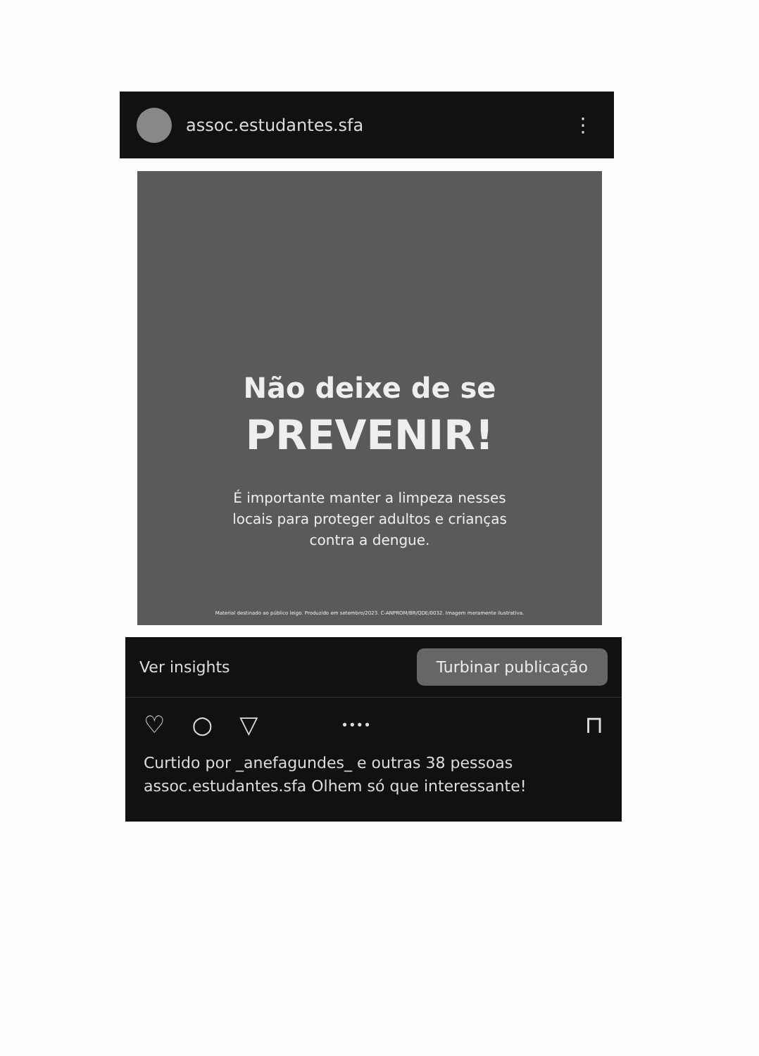assoc.estudantes.sfa ⋮
Não deixe de se
PREVENIR!
É importante manter a limpeza nesses locais para proteger adultos e crianças contra a dengue.
Material destinado ao público leigo. Produzido em setembro/2023. C-ANPROM/BR/QDE/0032. Imagem meramente ilustrativa.
Ver insights Turbinar publicação
♡ ○ ▽ •••• ⊓
Curtido por _anefagundes_ e outras 38 pessoas
assoc.estudantes.sfa Olhem só que interessante!